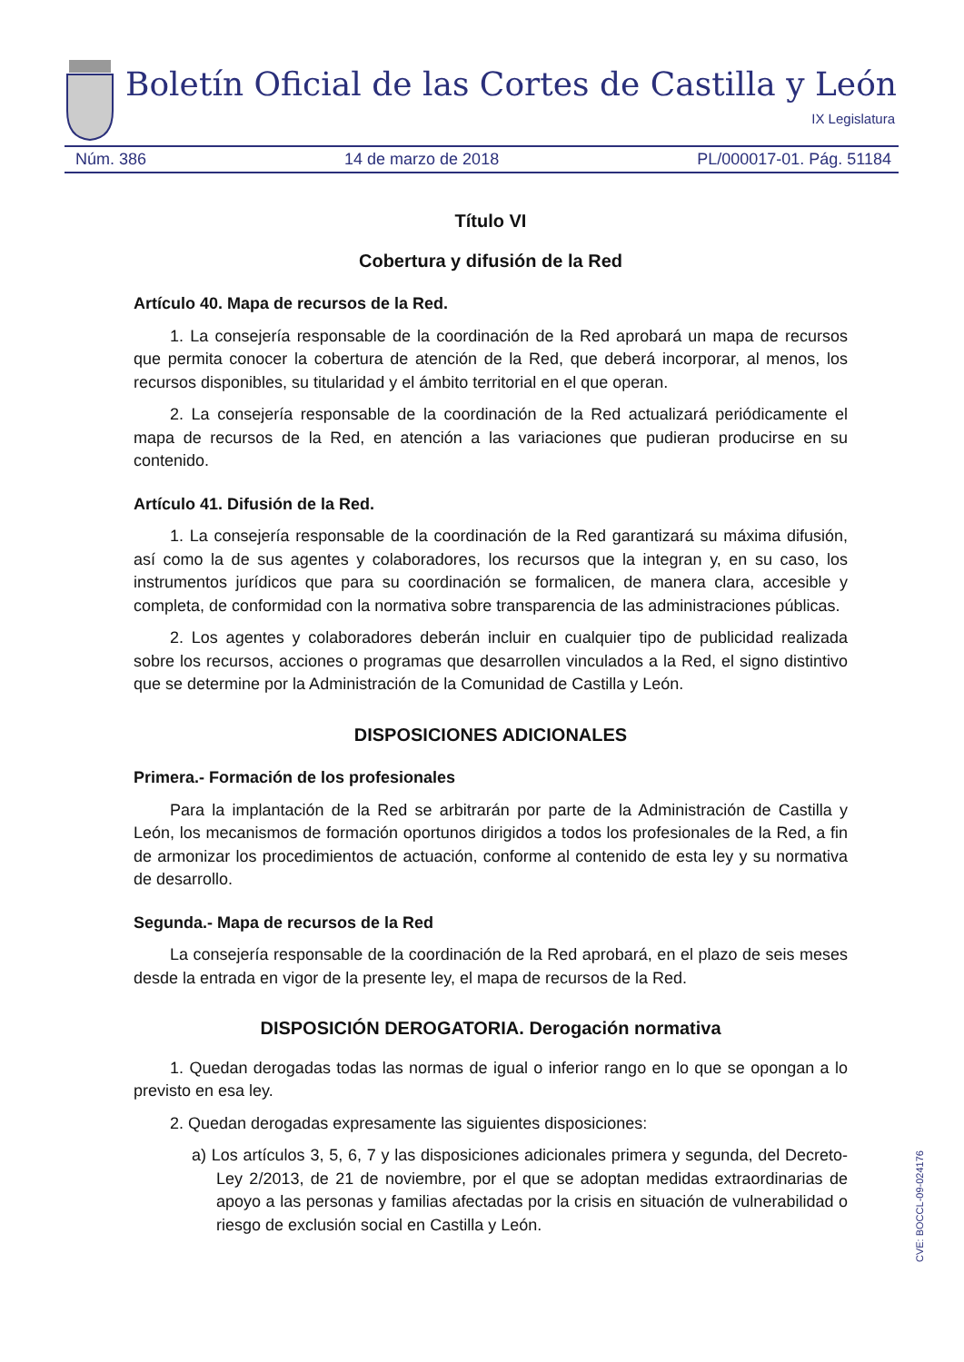Boletín Oficial de las Cortes de Castilla y León
IX Legislatura
Núm. 386 14 de marzo de 2018 PL/000017-01. Pág. 51184
Título VI
Cobertura y difusión de la Red
Artículo 40. Mapa de recursos de la Red.
1. La consejería responsable de la coordinación de la Red aprobará un mapa de recursos que permita conocer la cobertura de atención de la Red, que deberá incorporar, al menos, los recursos disponibles, su titularidad y el ámbito territorial en el que operan.
2. La consejería responsable de la coordinación de la Red actualizará periódicamente el mapa de recursos de la Red, en atención a las variaciones que pudieran producirse en su contenido.
Artículo 41. Difusión de la Red.
1. La consejería responsable de la coordinación de la Red garantizará su máxima difusión, así como la de sus agentes y colaboradores, los recursos que la integran y, en su caso, los instrumentos jurídicos que para su coordinación se formalicen, de manera clara, accesible y completa, de conformidad con la normativa sobre transparencia de las administraciones públicas.
2. Los agentes y colaboradores deberán incluir en cualquier tipo de publicidad realizada sobre los recursos, acciones o programas que desarrollen vinculados a la Red, el signo distintivo que se determine por la Administración de la Comunidad de Castilla y León.
DISPOSICIONES ADICIONALES
Primera.- Formación de los profesionales
Para la implantación de la Red se arbitrarán por parte de la Administración de Castilla y León, los mecanismos de formación oportunos dirigidos a todos los profesionales de la Red, a fin de armonizar los procedimientos de actuación, conforme al contenido de esta ley y su normativa de desarrollo.
Segunda.- Mapa de recursos de la Red
La consejería responsable de la coordinación de la Red aprobará, en el plazo de seis meses desde la entrada en vigor de la presente ley, el mapa de recursos de la Red.
DISPOSICIÓN DEROGATORIA. Derogación normativa
1. Quedan derogadas todas las normas de igual o inferior rango en lo que se opongan a lo previsto en esa ley.
2. Quedan derogadas expresamente las siguientes disposiciones:
a) Los artículos 3, 5, 6, 7 y las disposiciones adicionales primera y segunda, del Decreto-Ley 2/2013, de 21 de noviembre, por el que se adoptan medidas extraordinarias de apoyo a las personas y familias afectadas por la crisis en situación de vulnerabilidad o riesgo de exclusión social en Castilla y León.
CVE: BOCCL-09-024176